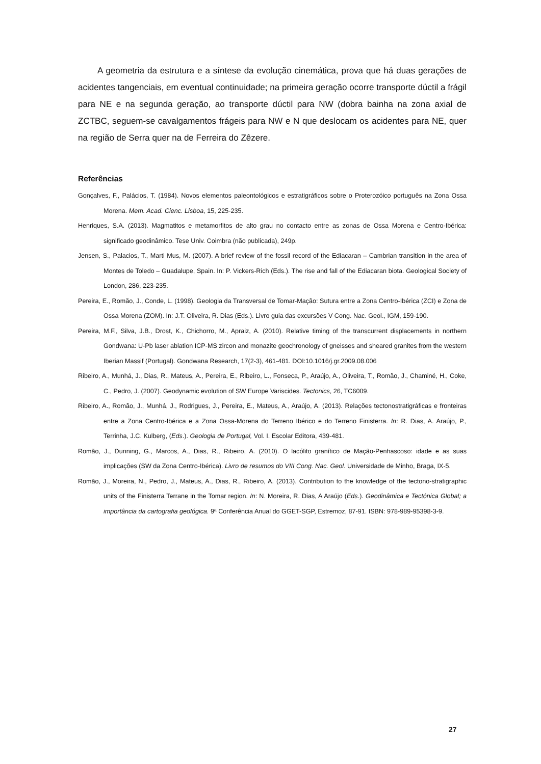A geometria da estrutura e a síntese da evolução cinemática, prova que há duas gerações de acidentes tangenciais, em eventual continuidade; na primeira geração ocorre transporte dúctil a frágil para NE e na segunda geração, ao transporte dúctil para NW (dobra bainha na zona axial de ZCTBC, seguem-se cavalgamentos frágeis para NW e N que deslocam os acidentes para NE, quer na região de Serra quer na de Ferreira do Zêzere.
Referências
Gonçalves, F., Palácios, T. (1984). Novos elementos paleontológicos e estratigráficos sobre o Proterozóico português na Zona Ossa Morena. Mem. Acad. Cienc. Lisboa, 15, 225-235.
Henriques, S.A. (2013). Magmatitos e metamorfitos de alto grau no contacto entre as zonas de Ossa Morena e Centro-Ibérica: significado geodinâmico. Tese Univ. Coimbra (não publicada), 249p.
Jensen, S., Palacios, T., Marti Mus, M. (2007). A brief review of the fossil record of the Ediacaran – Cambrian transition in the area of Montes de Toledo – Guadalupe, Spain. In: P. Vickers-Rich (Eds.). The rise and fall of the Ediacaran biota. Geological Society of London, 286, 223-235.
Pereira, E., Romão, J., Conde, L. (1998). Geologia da Transversal de Tomar-Mação: Sutura entre a Zona Centro-Ibérica (ZCI) e Zona de Ossa Morena (ZOM). In: J.T. Oliveira, R. Dias (Eds.). Livro guia das excursões V Cong. Nac. Geol., IGM, 159-190.
Pereira, M.F., Silva, J.B., Drost, K., Chichorro, M., Apraiz, A. (2010). Relative timing of the transcurrent displacements in northern Gondwana: U-Pb laser ablation ICP-MS zircon and monazite geochronology of gneisses and sheared granites from the western Iberian Massif (Portugal). Gondwana Research, 17(2-3), 461-481. DOI:10.1016/j.gr.2009.08.006
Ribeiro, A., Munhá, J., Dias, R., Mateus, A., Pereira, E., Ribeiro, L., Fonseca, P., Araújo, A., Oliveira, T., Romão, J., Chaminé, H., Coke, C., Pedro, J. (2007). Geodynamic evolution of SW Europe Variscides. Tectonics, 26, TC6009.
Ribeiro, A., Romão, J., Munhá, J., Rodrigues, J., Pereira, E., Mateus, A., Araújo, A. (2013). Relações tectonostratigráficas e fronteiras entre a Zona Centro-Ibérica e a Zona Ossa-Morena do Terreno Ibérico e do Terreno Finisterra. In: R. Dias, A. Araújo, P., Terrinha, J.C. Kulberg, (Eds.). Geologia de Portugal, Vol. I. Escolar Editora, 439-481.
Romão, J., Dunning, G., Marcos, A., Dias, R., Ribeiro, A. (2010). O lacólito granítico de Mação-Penhascoso: idade e as suas implicações (SW da Zona Centro-Ibérica). Livro de resumos do VIII Cong. Nac. Geol. Universidade de Minho, Braga, IX-5.
Romão, J., Moreira, N., Pedro, J., Mateus, A., Dias, R., Ribeiro, A. (2013). Contribution to the knowledge of the tectono-stratigraphic units of the Finisterra Terrane in the Tomar region. In: N. Moreira, R. Dias, A Araújo (Eds.). Geodinâmica e Tectónica Global; a importância da cartografia geológica. 9ª Conferência Anual do GGET-SGP, Estremoz, 87-91. ISBN: 978-989-95398-3-9.
27